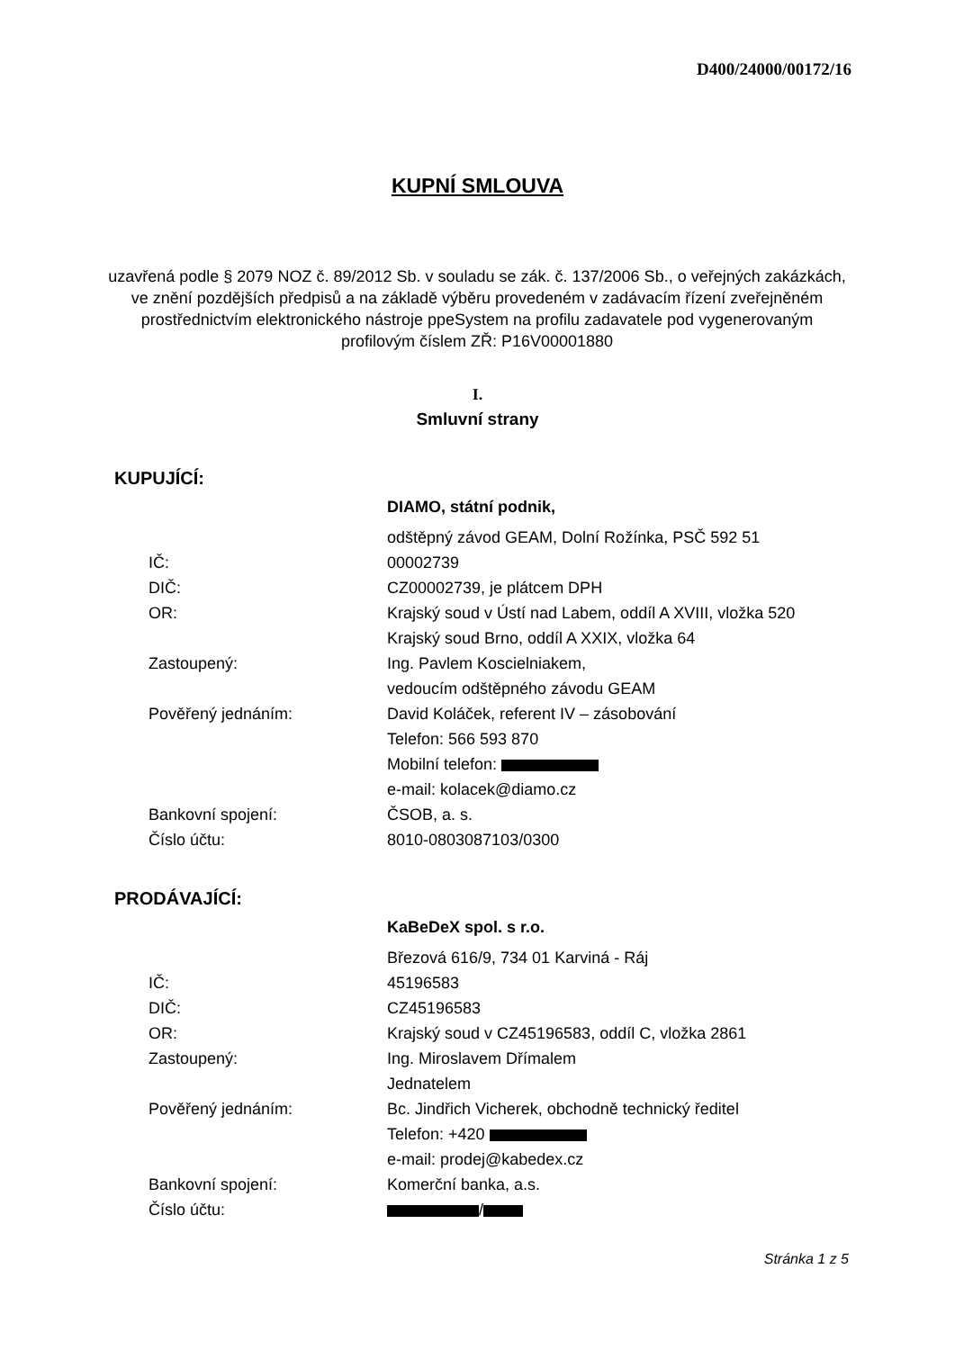D400/24000/00172/16
KUPNÍ SMLOUVA
uzavřená podle § 2079 NOZ č. 89/2012 Sb. v souladu se zák. č. 137/2006 Sb., o veřejných zakázkách, ve znění pozdějších předpisů a na základě výběru provedeném v zadávacím řízení zveřejněném prostřednictvím elektronického nástroje ppeSystem na profilu zadavatele pod vygenerovaným profilovým číslem ZŘ: P16V00001880
I.
Smluvní strany
KUPUJÍCÍ:
DIAMO, státní podnik,
odštěpný závod GEAM, Dolní Rožínka, PSČ 592 51
IČ: 00002739
DIČ: CZ00002739, je plátcem DPH
OR: Krajský soud v Ústí nad Labem, oddíl A XVIII, vložka 520
Krajský soud Brno, oddíl A XXIX, vložka 64
Zastoupený: Ing. Pavlem Koscielniakem,
vedoucím odštěpného závodu GEAM
Pověřený jednáním: David Koláček, referent IV – zásobování
Telefon: 566 593 870
Mobilní telefon:
e-mail: kolacek@diamo.cz
Bankovní spojení: ČSOB, a. s.
Číslo účtu: 8010-0803087103/0300
PRODÁVAJÍCÍ:
KaBeDeX spol. s r.o.
Březová 616/9, 734 01 Karviná - Ráj
IČ: 45196583
DIČ: CZ45196583
OR: Krajský soud v CZ45196583, oddíl C, vložka 2861
Zastoupený: Ing. Miroslavem Dřímalem
Jednatelem
Pověřený jednáním: Bc. Jindřich Vicherek, obchodně technický ředitel
Telefon: +420
e-mail: prodej@kabedex.cz
Bankovní spojení: Komerční banka, a.s.
Číslo účtu: /
Stránka 1 z 5